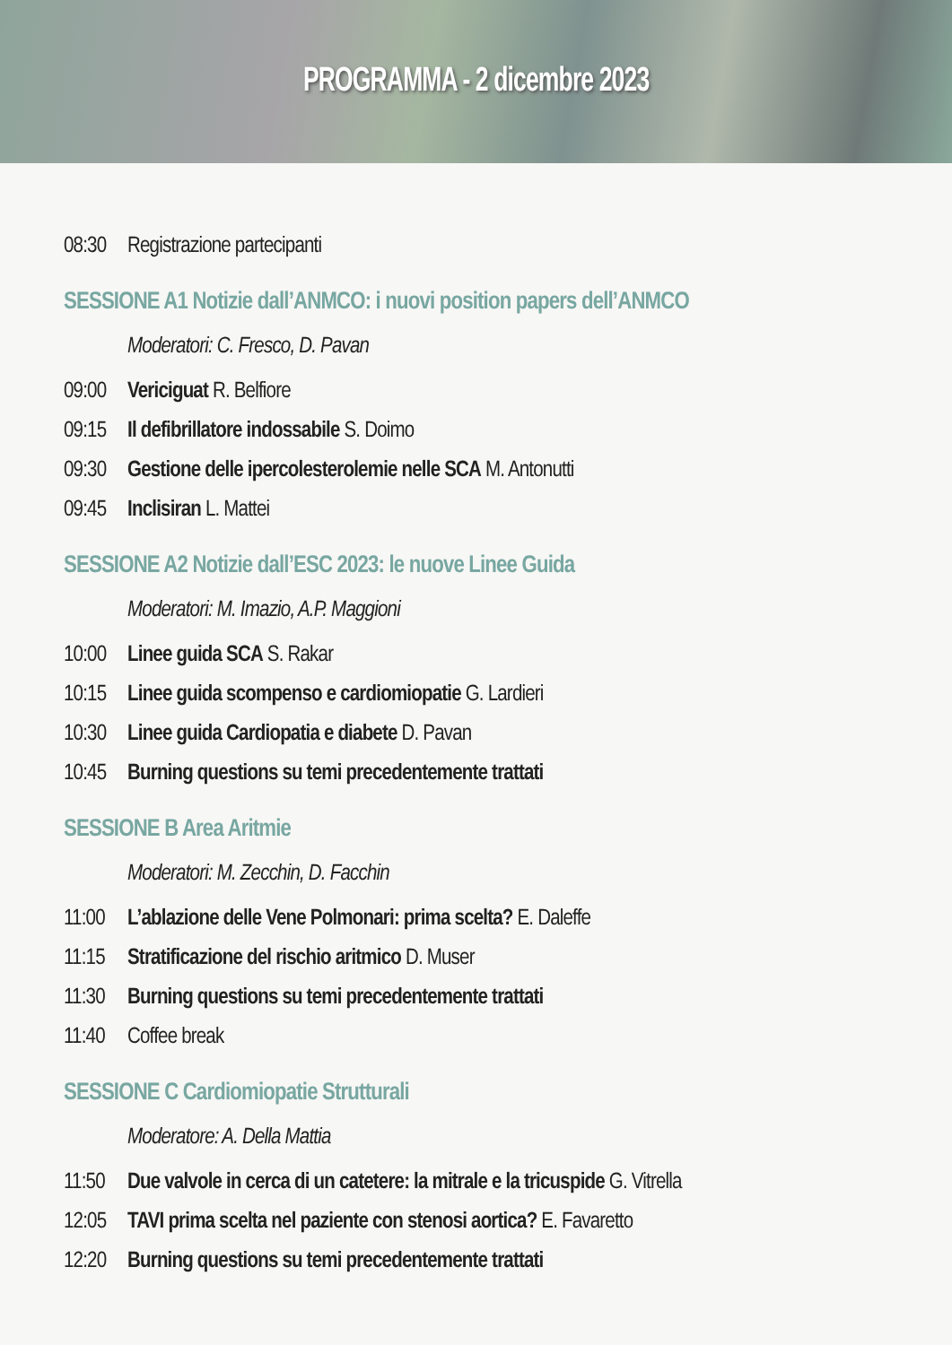PROGRAMMA - 2 dicembre 2023
08:30 Registrazione partecipanti
SESSIONE A1 Notizie dall’ANMCO: i nuovi position papers dell’ANMCO
Moderatori: C. Fresco, D. Pavan
09:00 Vericiguat R. Belfiore
09:15 Il defibrillatore indossabile S. Doimo
09:30 Gestione delle ipercolesterolemie nelle SCA M. Antonutti
09:45 Inclisiran L. Mattei
SESSIONE A2 Notizie dall’ESC 2023: le nuove Linee Guida
Moderatori: M. Imazio, A.P. Maggioni
10:00 Linee guida SCA S. Rakar
10:15 Linee guida scompenso e cardiomiopatie G. Lardieri
10:30 Linee guida Cardiopatia e diabete D. Pavan
10:45 Burning questions su temi precedentemente trattati
SESSIONE B Area Aritmie
Moderatori: M. Zecchin, D. Facchin
11:00 L’ablazione delle Vene Polmonari: prima scelta? E. Daleffe
11:15 Stratificazione del rischio aritmico D. Muser
11:30 Burning questions su temi precedentemente trattati
11:40 Coffee break
SESSIONE C Cardiomiopatie Strutturali
Moderatore: A. Della Mattia
11:50 Due valvole in cerca di un catetere: la mitrale e la tricuspide G. Vitrella
12:05 TAVI prima scelta nel paziente con stenosi aortica? E. Favaretto
12:20 Burning questions su temi precedentemente trattati